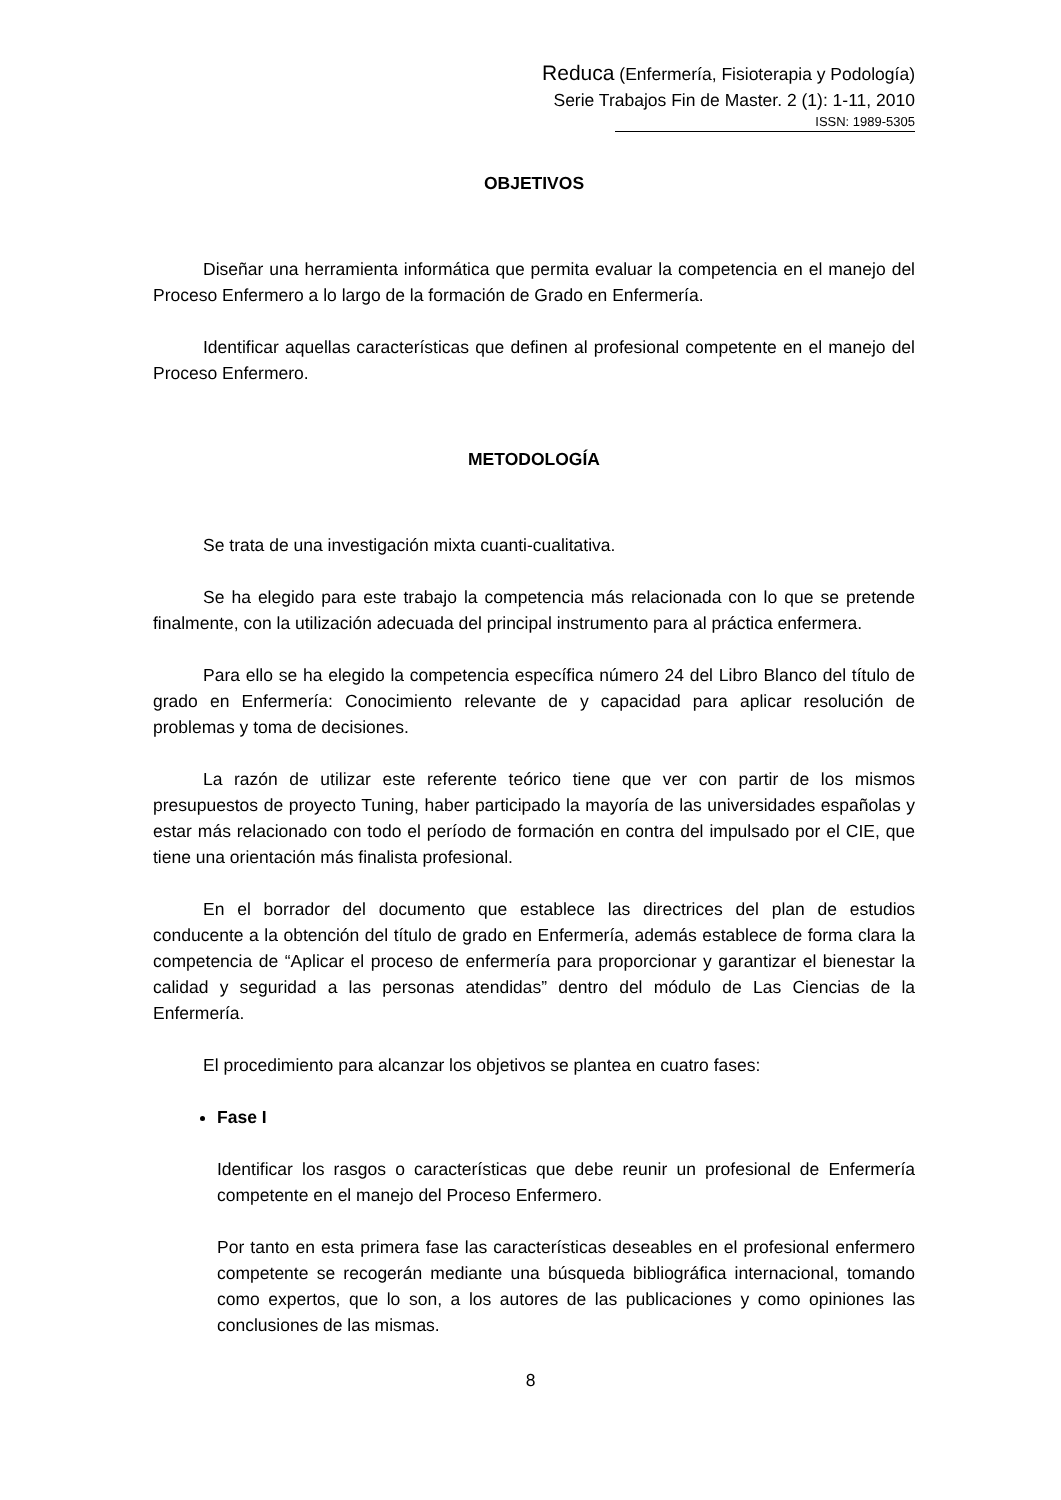Reduca (Enfermería, Fisioterapia y Podología)
Serie Trabajos Fin de Master. 2 (1): 1-11, 2010
ISSN: 1989-5305
OBJETIVOS
Diseñar una herramienta informática que permita evaluar la competencia en el manejo del Proceso Enfermero a lo largo de la formación de Grado en Enfermería.
Identificar aquellas características que definen al profesional competente en el manejo del Proceso Enfermero.
METODOLOGÍA
Se trata de una investigación mixta cuanti-cualitativa.
Se ha elegido para este trabajo la competencia más relacionada con lo que se pretende finalmente, con la utilización adecuada del principal instrumento para al práctica enfermera.
Para ello se ha elegido la competencia específica número 24 del Libro Blanco del título de grado en Enfermería: Conocimiento relevante de y capacidad para aplicar resolución de problemas y toma de decisiones.
La razón de utilizar este referente teórico tiene que ver con partir de los mismos presupuestos de proyecto Tuning, haber participado la mayoría de las universidades españolas y estar más relacionado con todo el período de formación en contra del impulsado por el CIE, que tiene una orientación más finalista profesional.
En el borrador del documento que establece las directrices del plan de estudios conducente a la obtención del título de grado en Enfermería, además establece de forma clara la competencia de “Aplicar el proceso de enfermería para proporcionar y garantizar el bienestar la calidad y seguridad a las personas atendidas” dentro del módulo de Las Ciencias de la Enfermería.
El procedimiento para alcanzar los objetivos se plantea en cuatro fases:
Fase I
Identificar los rasgos o características que debe reunir un profesional de Enfermería competente en el manejo del Proceso Enfermero.
Por tanto en esta primera fase las características deseables en el profesional enfermero competente se recogerán mediante una búsqueda bibliográfica internacional, tomando como expertos, que lo son, a los autores de las publicaciones y como opiniones las conclusiones de las mismas.
8